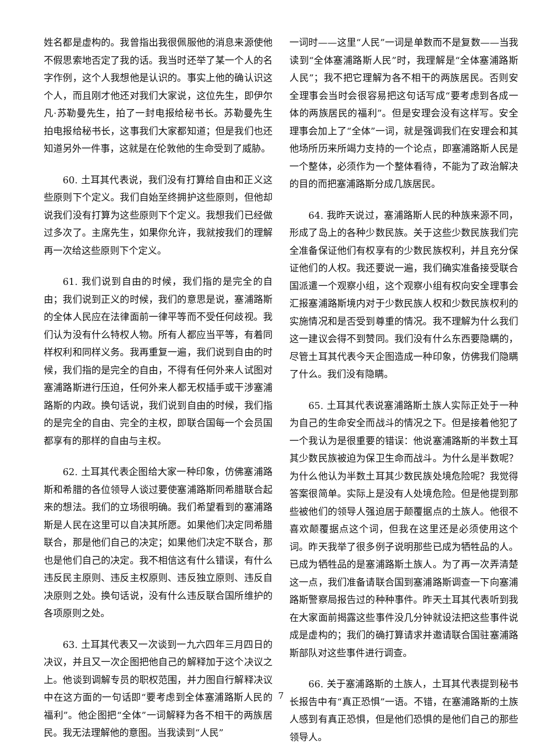姓名都是虚构的。我曾指出我很佩服他的消息来源使他不假思索地否定了我的话。我当时还举了某一个人的名字作例，这个人我想他是认识的。事实上他的确认识这个人，而且刚才他还对我们大家说，这位先生，即伊尔凡·苏勒曼先生，拍了一封电报给秘书长。苏勒曼先生拍电报给秘书长，这事我们大家都知道；但是我们也还知道另外一件事，这就是在伦敦他的生命受到了威胁。
60. 土耳其代表说，我们没有打算给自由和正义这些原则下个定义。我们自始至终拥护这些原则，但他却说我们没有打算为这些原则下个定义。我想我们已经做过多次了。主席先生，如果你允许，我就按我们的理解再一次给这些原则下个定义。
61. 我们说到自由的时候，我们指的是完全的自由；我们说到正义的时候，我们的意思是说，塞浦路斯的全体人民应在法律面前一律平等而不受任何歧视。我们认为没有什么特权人物。所有人都应当平等，有着同样权利和同样义务。我再重复一遍，我们说到自由的时候，我们指的是完全的自由，不得有任何外来人试图对塞浦路斯进行压迫，任何外来人都无权插手或干涉塞浦路斯的内政。换句话说，我们说到自由的时候，我们指的是完全的自由、完全的主权，即联合国每一个会员国都享有的那样的自由与主权。
62. 土耳其代表企图给大家一种印象，仿佛塞浦路斯和希腊的各位领导人谈过要使塞浦路斯同希腊联合起来的想法。我们的立场很明确。我们希望看到的塞浦路斯是人民在这里可以自决其所愿。如果他们决定同希腊联合，那是他们自己的决定；如果他们决定不联合，那也是他们自己的决定。我不相信这有什么错误，有什么违反民主原则、违反主权原则、违反独立原则、违反自决原则之处。换句话说，没有什么违反联合国所维护的各项原则之处。
63. 土耳其代表又一次谈到一九六四年三月四日的决议，并且又一次企图把他自己的解释加于这个决议之上。他谈到调解专员的职权范围，并力图自行解释决议中在这方面的一句话即“要考虑到全体塞浦路斯人民的福利”。他企图把“全体”一词解释为各不相干的两族居民。我无法理解他的意图。当我读到“人民”
一词时——这里“人民”一词是单数而不是复数——当我读到“全体塞浦路斯人民”时，我理解是“全体塞浦路斯人民”；我不把它理解为各不相干的两族居民。否则安全理事会当时会很容易把这句话写成“要考虑到各成一体的两族居民的福利”。但是安理会没有这样写。安全理事会加上了“全体”一词，就是强调我们在安理会和其他场所历来所竭力支持的一个论点，即塞浦路斯人民是一个整体，必须作为一个整体看待，不能为了政治解决的目的而把塞浦路斯分成几族居民。
64. 我昨天说过，塞浦路斯人民的种族来源不同，形成了岛上的各种少数民族。关于这些少数民族我们完全准备保证他们有权享有的少数民族权利，并且充分保证他们的人权。我还要说一遍，我们确实准备接受联合国派遣一个观察小组，这个观察小组有权向安全理事会汇报塞浦路斯境内对于少数民族人权和少数民族权利的实施情况和是否受到尊重的情况。我不理解为什么我们这一建议会得不到赞同。我们没有什么东西要隐瞒的，尽管土耳其代表今天企图造成一种印象，仿佛我们隐瞒了什么。我们没有隐瞒。
65. 土耳其代表说塞浦路斯土族人实际正处于一种为自己的生命安全而战斗的情况之下。但是接着他犯了一个我认为是很重要的错误：他说塞浦路斯的半数土耳其少数民族被迫为保卫生命而战斗。为什么是半数呢？为什么他认为半数土耳其少数民族处境危险呢？我觉得答案很简单。实际上是没有人处境危险。但是他提到那些被他们的领导人强迫居于颠覆据点的土族人。他很不喜欢颠覆据点这个词，但我在这里还是必须使用这个词。昨天我举了很多例子说明那些已成为牺牲品的人。已成为牺牲品的是塞浦路斯土族人。为了再一次弄清楚这一点，我们准备请联合国到塞浦路斯调查一下向塞浦路斯警察局报告过的种种事件。昨天土耳其代表听到我在大家面前揭露这些事件没几分钟就设法把这些事件说成是虚构的；我们的确打算请求并邀请联合国驻塞浦路斯部队对这些事件进行调查。
66. 关于塞浦路斯的土族人，土耳其代表提到秘书长报告中有“真正恐惧”一语。不错，在塞浦路斯的土族人感到有真正恐惧，但是他们恐惧的是他们自己的那些领导人。
7